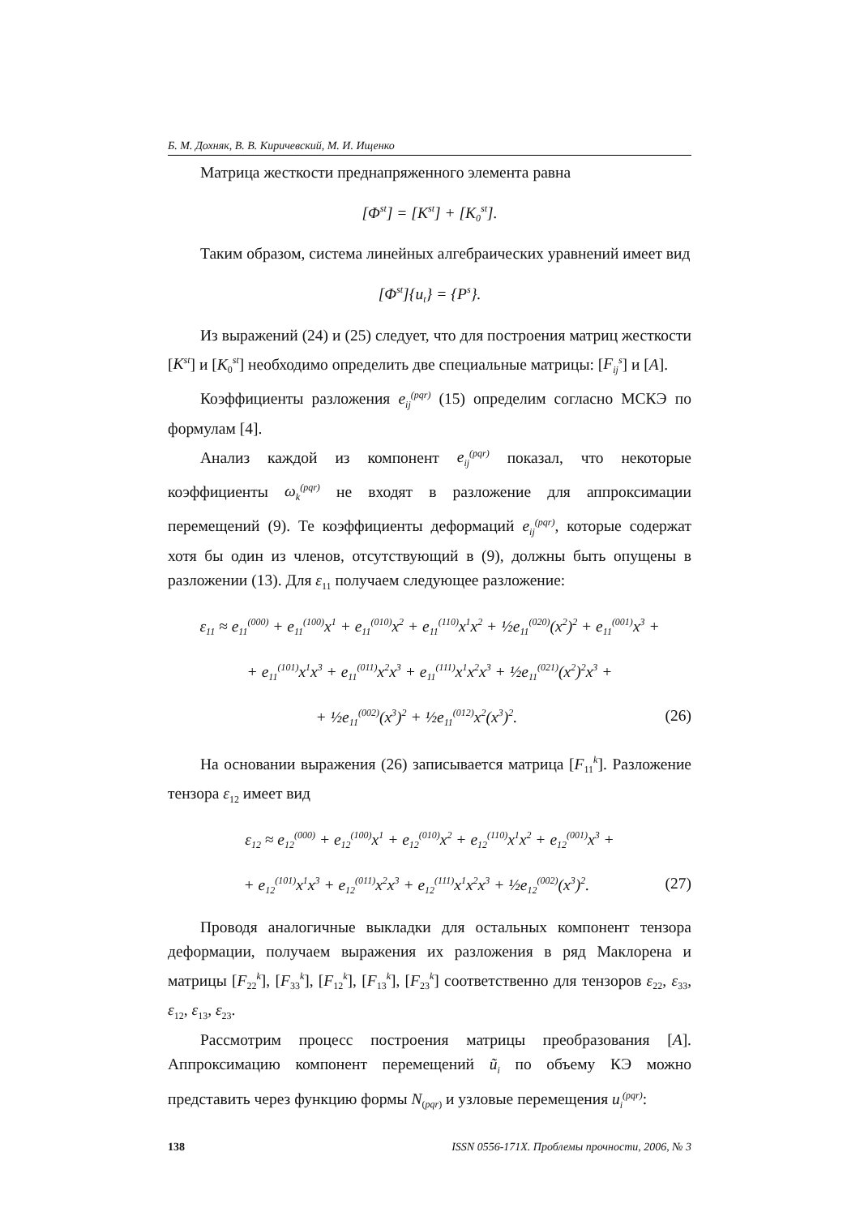Б. М. Дохняк, В. В. Киричевский, М. И. Ищенко
Матрица жесткости преднапряженного элемента равна
[Φ<sup>st</sup>] = [K<sup>st</sup>] + [K<sub>0</sub><sup>st</sup>].
Таким образом, система линейных алгебраических уравнений имеет вид
[Φ<sup>st</sup>]{u<sub>t</sub>} = {P<sup>s</sup>}.
Из выражений (24) и (25) следует, что для построения матриц жесткости [K<sup>st</sup>] и [K<sub>0</sub><sup>st</sup>] необходимо определить две специальные матрицы: [F<sub>ij</sub><sup>s</sup>] и [A].
Коэффициенты разложения e<sub>ij</sub><sup>(pqr)</sup> (15) определим согласно МСКЭ по формулам [4].
Анализ каждой из компонент e<sub>ij</sub><sup>(pqr)</sup> показал, что некоторые коэффициенты ω<sub>k</sub><sup>(pqr)</sup> не входят в разложение для аппроксимации перемещений (9). Те коэффициенты деформаций e<sub>ij</sub><sup>(pqr)</sup>, которые содержат хотя бы один из членов, отсутствующий в (9), должны быть опущены в разложении (13). Для ε<sub>11</sub> получаем следующее разложение:
ε<sub>11</sub> ≈ e<sub>11</sub><sup>(000)</sup> + e<sub>11</sub><sup>(100)</sup>x<sup>1</sup> + e<sub>11</sub><sup>(010)</sup>x<sup>2</sup> + e<sub>11</sub><sup>(110)</sup>x<sup>1</sup>x<sup>2</sup> + ½e<sub>11</sub><sup>(020)</sup>(x<sup>2</sup>)<sup>2</sup> + e<sub>11</sub><sup>(001)</sup>x<sup>3</sup> +
+ e<sub>11</sub><sup>(101)</sup>x<sup>1</sup>x<sup>3</sup> + e<sub>11</sub><sup>(011)</sup>x<sup>2</sup>x<sup>3</sup> + e<sub>11</sub><sup>(111)</sup>x<sup>1</sup>x<sup>2</sup>x<sup>3</sup> + ½e<sub>11</sub><sup>(021)</sup>(x<sup>2</sup>)<sup>2</sup>x<sup>3</sup> +
+ ½e<sub>11</sub><sup>(002)</sup>(x<sup>3</sup>)<sup>2</sup> + ½e<sub>11</sub><sup>(012)</sup>x<sup>2</sup>(x<sup>3</sup>)<sup>2</sup>. (26)
На основании выражения (26) записывается матрица [F<sub>11</sub><sup>k</sup>]. Разложение тензора ε<sub>12</sub> имеет вид
ε<sub>12</sub> ≈ e<sub>12</sub><sup>(000)</sup> + e<sub>12</sub><sup>(100)</sup>x<sup>1</sup> + e<sub>12</sub><sup>(010)</sup>x<sup>2</sup> + e<sub>12</sub><sup>(110)</sup>x<sup>1</sup>x<sup>2</sup> + e<sub>12</sub><sup>(001)</sup>x<sup>3</sup> +
+ e<sub>12</sub><sup>(101)</sup>x<sup>1</sup>x<sup>3</sup> + e<sub>12</sub><sup>(011)</sup>x<sup>2</sup>x<sup>3</sup> + e<sub>12</sub><sup>(111)</sup>x<sup>1</sup>x<sup>2</sup>x<sup>3</sup> + ½e<sub>12</sub><sup>(002)</sup>(x<sup>3</sup>)<sup>2</sup>. (27)
Проводя аналогичные выкладки для остальных компонент тензора деформации, получаем выражения их разложения в ряд Маклорена и матрицы [F<sub>22</sub><sup>k</sup>], [F<sub>33</sub><sup>k</sup>], [F<sub>12</sub><sup>k</sup>], [F<sub>13</sub><sup>k</sup>], [F<sub>23</sub><sup>k</sup>] соответственно для тензоров ε<sub>22</sub>, ε<sub>33</sub>, ε<sub>12</sub>, ε<sub>13</sub>, ε<sub>23</sub>.
Рассмотрим процесс построения матрицы преобразования [A]. Аппроксимацию компонент перемещений ũ<sub>i</sub> по объему КЭ можно представить через функцию формы N<sub>(pqr)</sub> и узловые перемещения u<sub>i</sub><sup>(pqr)</sup>:
138 ISSN 0556-171X. Проблемы прочности, 2006, № 3